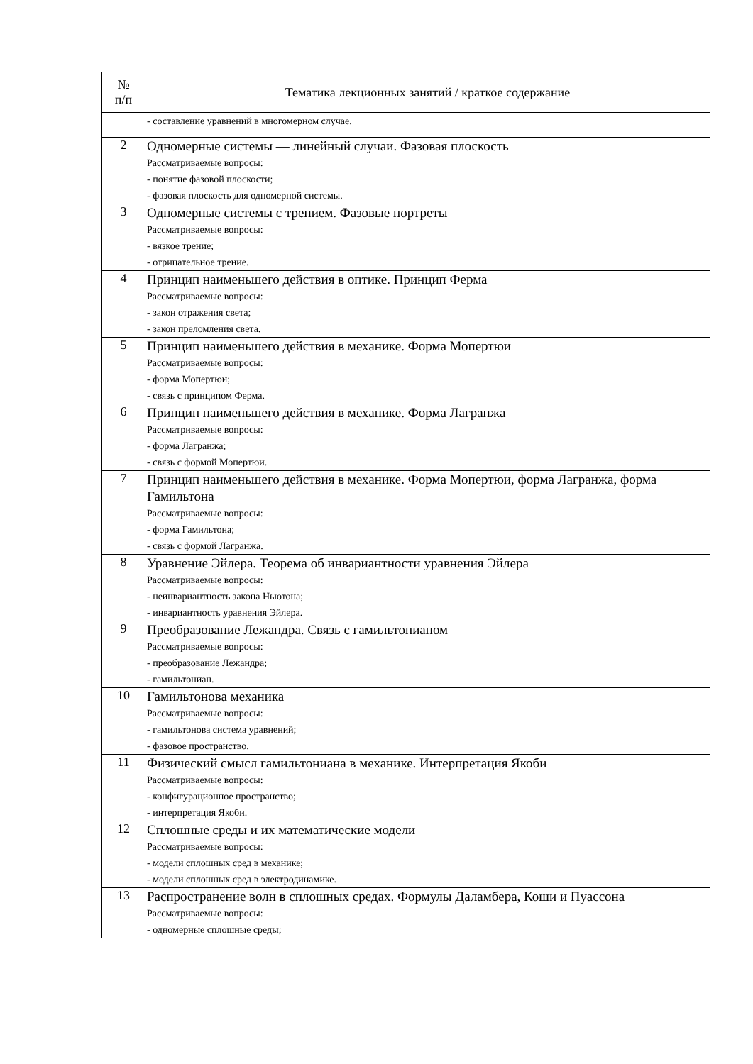| № п/п | Тематика лекционных занятий / краткое содержание |
| --- | --- |
| | - составление уравнений в многомерном случае. |
| 2 | Одномерные системы — линейный случаи. Фазовая плоскость Рассматриваемые вопросы: - понятие фазовой плоскости; - фазовая плоскость для одномерной системы. |
| 3 | Одномерные системы с трением. Фазовые портреты Рассматриваемые вопросы: - вязкое трение; - отрицательное трение. |
| 4 | Принцип наименьшего действия в оптике. Принцип Ферма Рассматриваемые вопросы: - закон отражения света; - закон преломления света. |
| 5 | Принцип наименьшего действия в механике. Форма Мопертюи Рассматриваемые вопросы: - форма Мопертюи; - связь с принципом Ферма. |
| 6 | Принцип наименьшего действия в механике. Форма Лагранжа Рассматриваемые вопросы: - форма Лагранжа; - связь с формой Мопертюи. |
| 7 | Принцип наименьшего действия в механике. Форма Мопертюи, форма Лагранжа, форма Гамильтона Рассматриваемые вопросы: - форма Гамильтона; - связь с формой Лагранжа. |
| 8 | Уравнение Эйлера. Теорема об инвариантности уравнения Эйлера Рассматриваемые вопросы: - неинвариантность закона Ньютона; - инвариантность уравнения Эйлера. |
| 9 | Преобразование Лежандра. Связь с гамильтонианом Рассматриваемые вопросы: - преобразование Лежандра; - гамильтониан. |
| 10 | Гамильтонова механика Рассматриваемые вопросы: - гамильтонова система уравнений; - фазовое пространство. |
| 11 | Физический смысл гамильтониана в механике. Интерпретация Якоби Рассматриваемые вопросы: - конфигурационное пространство; - интерпретация Якоби. |
| 12 | Сплошные среды и их математические модели Рассматриваемые вопросы: - модели сплошных сред в механике; - модели сплошных сред в электродинамике. |
| 13 | Распространение волн в сплошных средах. Формулы Даламбера, Коши и Пуассона Рассматриваемые вопросы: - одномерные сплошные среды; |